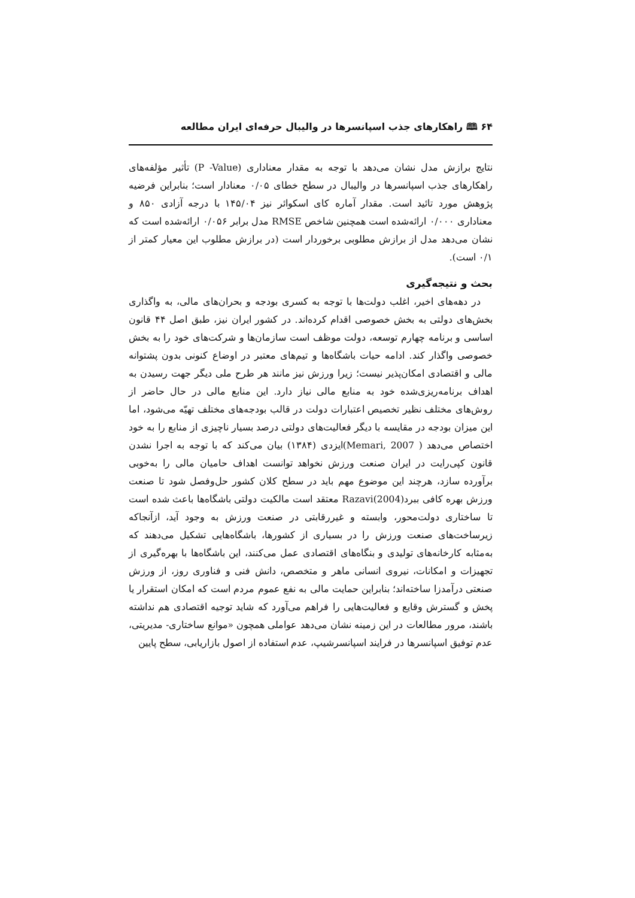۶۴ 🕮 راهکارهای جذب اسپانسرها در والیبال حرفه‌ای ایران مطالعه
نتایج برازش مدل نشان می‌دهد با توجه به مقدار معناداری (P -Value) تأثیر مؤلفه‌های راهکارهای جذب اسپانسرها در والیبال در سطح خطای ۰/۰۵ معنادار است؛ بنابراین فرضیه پژوهش مورد تائید است. مقدار آماره کای اسکوائر نیز ۱۴۵/۰۴ با درجه آزادی ۸۵۰ و معناداری ۰/۰۰۰ ارائه‌شده است همچنین شاخص RMSE مدل برابر ۰/۰۵۶ ارائه‌شده است که نشان می‌دهد مدل از برازش مطلوبی برخوردار است (در برازش مطلوب این معیار کمتر از ۰/۱ است).
بحث و نتیجه‌گیری
در دهه‌های اخیر، اغلب دولت‌ها با توجه به کسری بودجه و بحران‌های مالی، به واگذاری بخش‌های دولتی به بخش خصوصی اقدام کرده‌اند. در کشور ایران نیز، طبق اصل ۴۴ قانون اساسی و برنامه چهارم توسعه، دولت موظف است سازمان‌ها و شرکت‌های خود را به بخش خصوصی واگذار کند. ادامه حیات باشگاه‌ها و تیم‌های معتبر در اوضاع کنونی بدون پشتوانه مالی و اقتصادی امکان‌پذیر نیست؛ زیرا ورزش نیز مانند هر طرح ملی دیگر جهت رسیدن به اهداف برنامه‌ریزی‌شده خود به منابع مالی نیاز دارد. این منابع مالی در حال حاضر از روش‌های مختلف نظیر تخصیص اعتبارات دولت در قالب بودجه‌های مختلف تهیّه می‌شود، اما این میزان بودجه در مقایسه با دیگر فعالیت‌های دولتی درصد بسیار ناچیزی از منابع را به خود اختصاص می‌دهد ( Memari, 2007)ایزدی (۱۳۸۴) بیان می‌کند که با توجه به اجرا نشدن قانون کپی‌رایت در ایران صنعت ورزش نخواهد توانست اهداف حامیان مالی را به‌خوبی برآورده سازد، هرچند این موضوع مهم باید در سطح کلان کشور حل‌وفصل شود تا صنعت ورزش بهره کافی ببرد(Razavi(2004 معتقد است مالکیت دولتی باشگاه‌ها باعث شده است تا ساختاری دولت‌محور، وابسته و غیررقابتی در صنعت ورزش به وجود آید، ازآنجاکه زیرساخت‌های صنعت ورزش را در بسیاری از کشورها، باشگاه‌هایی تشکیل می‌دهند که به‌مثابه کارخانه‌های تولیدی و بنگاه‌های اقتصادی عمل می‌کنند، این باشگاه‌ها با بهره‌گیری از تجهیزات و امکانات، نیروی انسانی ماهر و متخصص، دانش فنی و فناوری روز، از ورزش صنعتی درآمدزا ساخته‌اند؛ بنابراین حمایت مالی به نفع عموم مردم است که امکان استقرار یا پخش و گسترش وقایع و فعالیت‌هایی را فراهم می‌آورد که شاید توجیه اقتصادی هم نداشته باشند، مرور مطالعات در این زمینه نشان می‌دهد عواملی همچون «موانع ساختاری- مدیریتی، عدم توفیق اسپانسرها در فرایند اسپانسرشیپ، عدم استفاده از اصول بازاریابی، سطح پایین